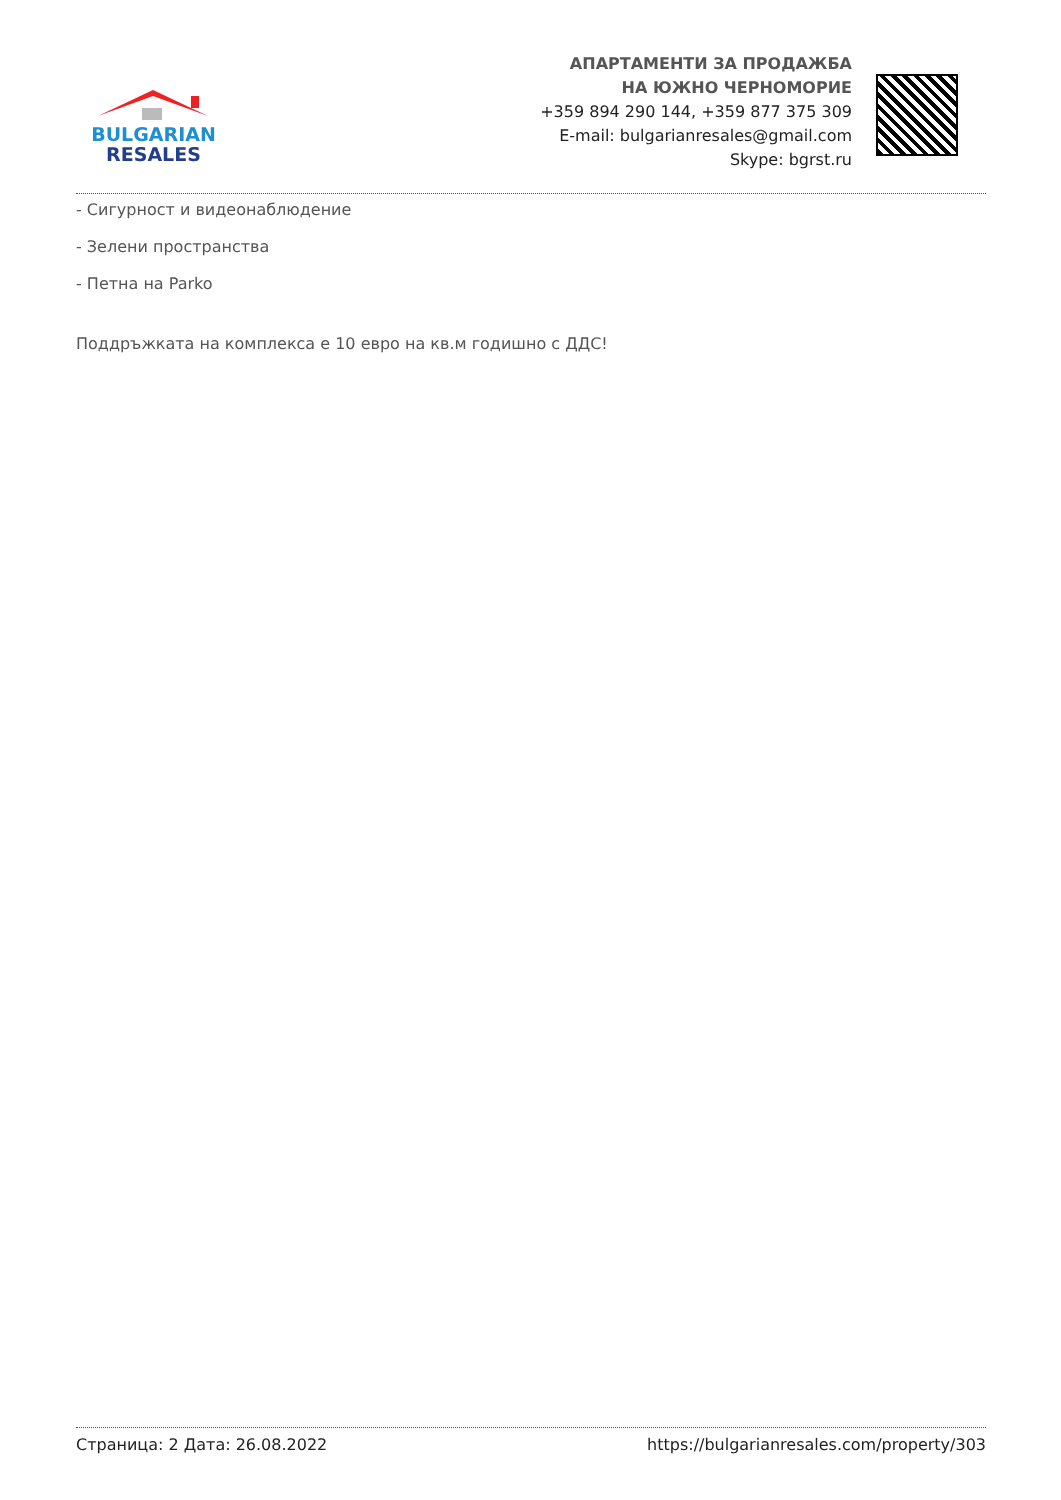BULGARIAN
RESALES
АПАРТАМЕНТИ ЗА ПРОДАЖБА
НА ЮЖНО ЧЕРНОМОРИЕ
+359 894 290 144, +359 877 375 309
E-mail: bulgarianresales@gmail.com
Skype: bgrst.ru
- Сигурност и видеонаблюдение
- Зелени пространства
- Петна на Parko
Поддръжката на комплекса е 10 евро на кв.м годишно с ДДС!
Страница: 2 Дата: 26.08.2022 https://bulgarianresales.com/property/303